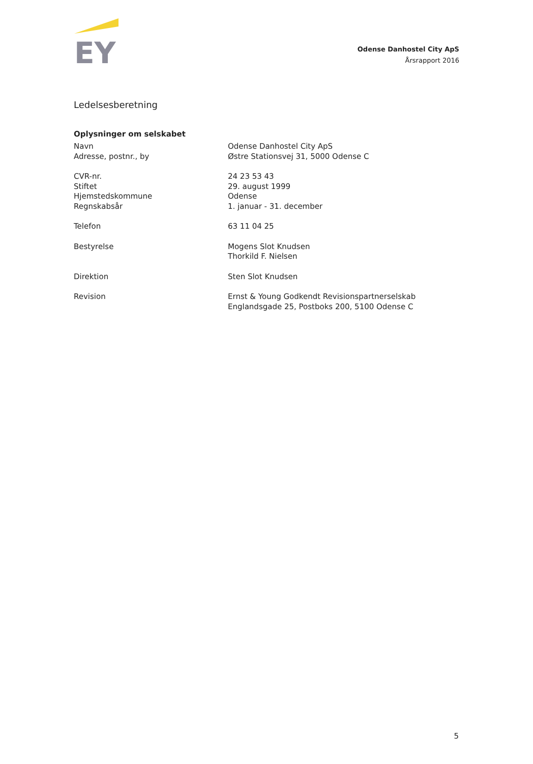EY
Odense Danhostel City ApS
Årsrapport 2016
Ledelsesberetning
Oplysninger om selskabet
| Navn Adresse, postnr., by | Odense Danhostel City ApS Østre Stationsvej 31, 5000 Odense C |
| CVR-nr. Stiftet Hjemstedskommune Regnskabsår | 24 23 53 43 29. august 1999 Odense 1. januar - 31. december |
| Telefon | 63 11 04 25 |
| Bestyrelse | Mogens Slot Knudsen Thorkild F. Nielsen |
| Direktion | Sten Slot Knudsen |
| Revision | Ernst & Young Godkendt Revisionspartnerselskab Englandsgade 25, Postboks 200, 5100 Odense C |
5